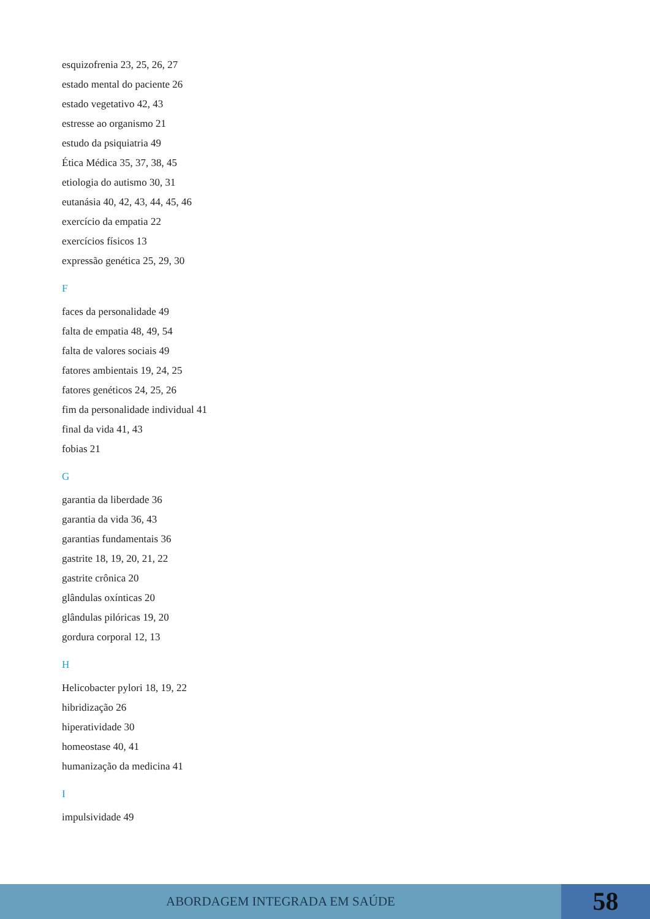esquizofrenia 23, 25, 26, 27
estado mental do paciente 26
estado vegetativo 42, 43
estresse ao organismo 21
estudo da psiquiatria 49
Ética Médica 35, 37, 38, 45
etiologia do autismo 30, 31
eutanásia 40, 42, 43, 44, 45, 46
exercício da empatia 22
exercícios físicos 13
expressão genética 25, 29, 30
F
faces da personalidade 49
falta de empatia 48, 49, 54
falta de valores sociais 49
fatores ambientais 19, 24, 25
fatores genéticos 24, 25, 26
fim da personalidade individual 41
final da vida 41, 43
fobias 21
G
garantia da liberdade 36
garantia da vida 36, 43
garantias fundamentais 36
gastrite 18, 19, 20, 21, 22
gastrite crônica 20
glândulas oxínticas 20
glândulas pilóricas 19, 20
gordura corporal 12, 13
H
Helicobacter pylori 18, 19, 22
hibridização 26
hiperatividade 30
homeostase 40, 41
humanização da medicina 41
I
impulsividade 49
ABORDAGEM INTEGRADA EM SAÚDE
58